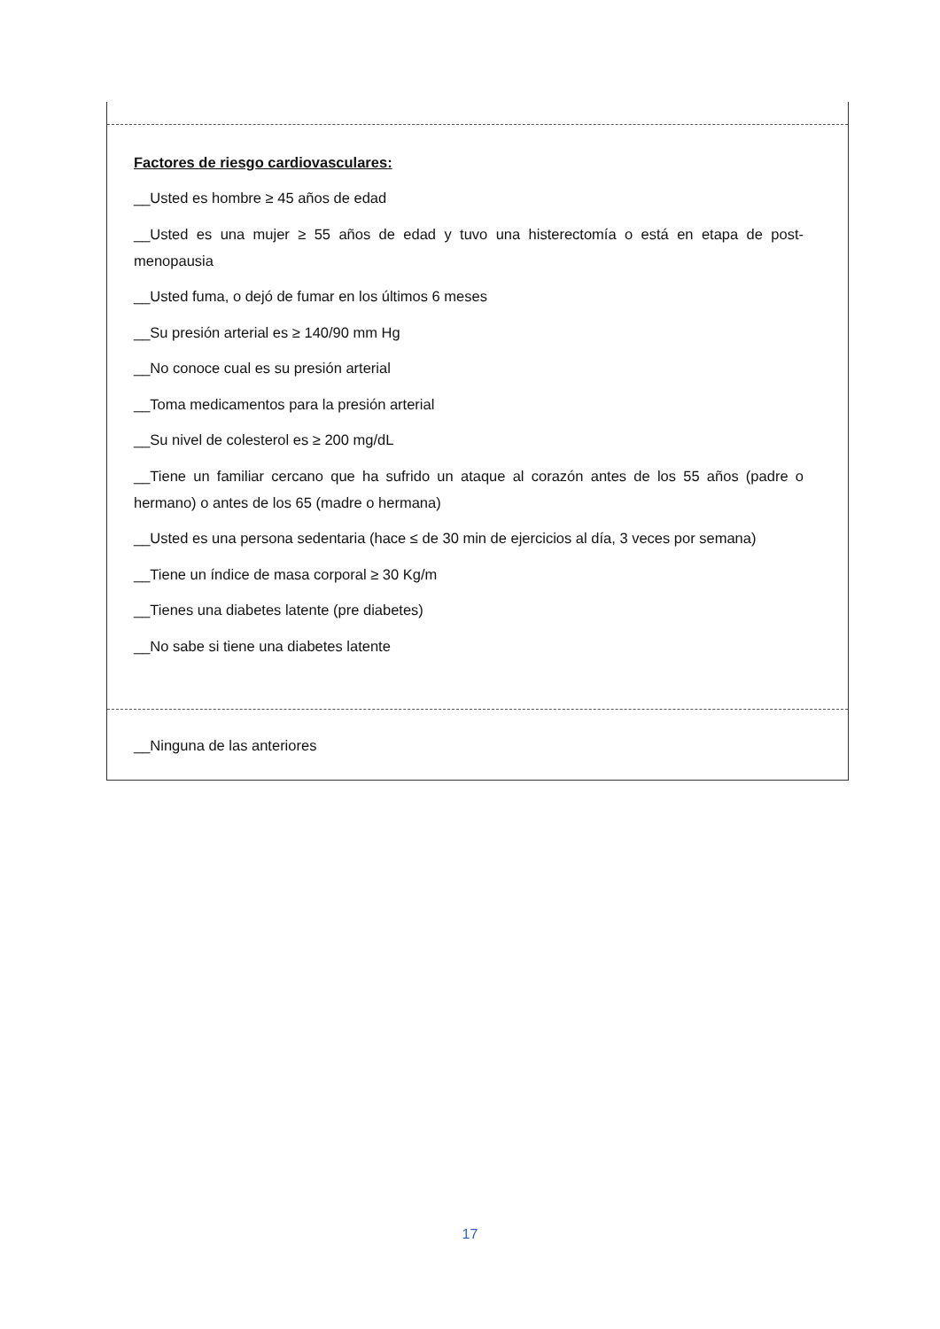Factores de riesgo cardiovasculares:
__Usted es hombre ≥ 45 años de edad
__Usted es una mujer ≥ 55 años de edad y tuvo una histerectomía o está en etapa de post-menopausia
__Usted fuma, o dejó de fumar en los últimos 6 meses
__Su presión arterial es ≥ 140/90 mm Hg
__No conoce cual es su presión arterial
__Toma medicamentos para la presión arterial
__Su nivel de colesterol es ≥ 200 mg/dL
__Tiene un familiar cercano que ha sufrido un ataque al corazón antes de los 55 años (padre o hermano) o antes de los 65 (madre o hermana)
__Usted es una persona sedentaria (hace ≤ de 30 min de ejercicios al día, 3 veces por semana)
__Tiene un índice de masa corporal ≥ 30 Kg/m
__Tienes una diabetes latente (pre diabetes)
__No sabe si tiene una diabetes latente
__Ninguna de las anteriores
17